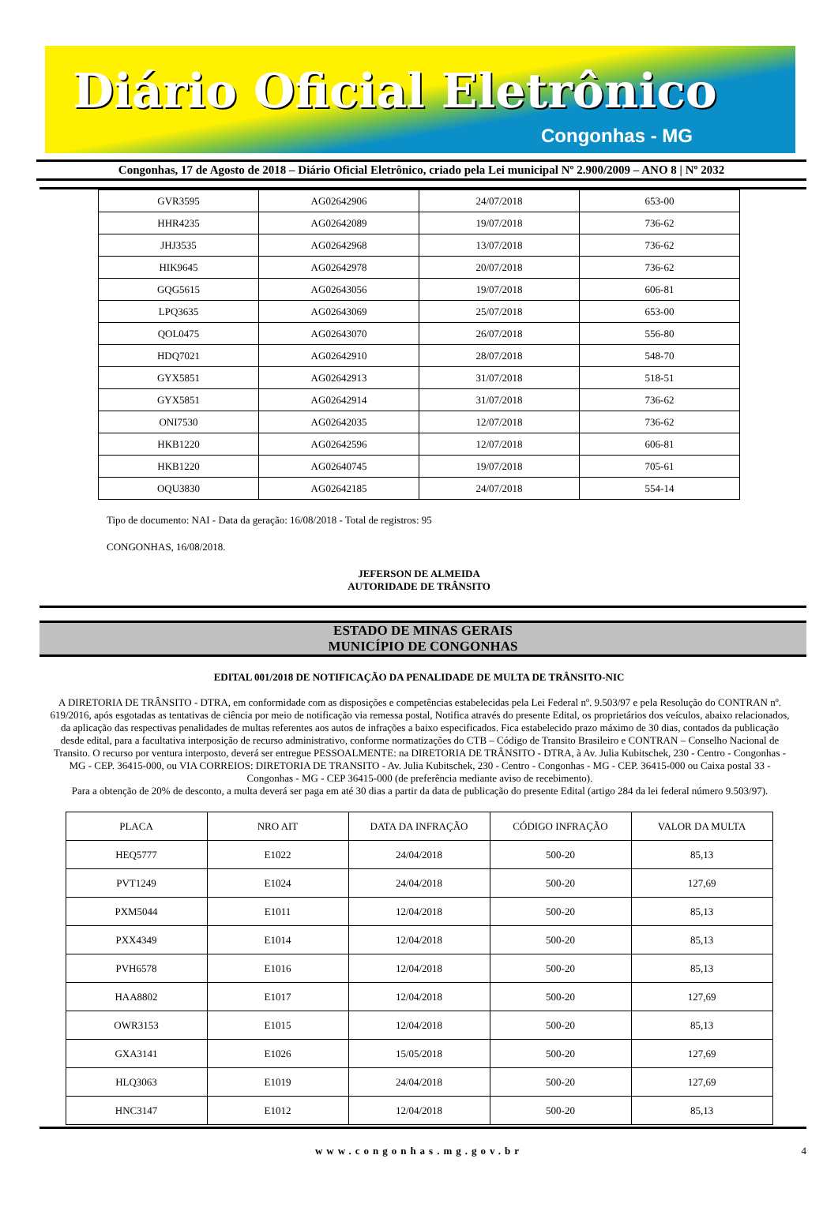Diário Oficial Eletrônico
Congonhas - MG
Congonhas, 17 de Agosto de 2018 – Diário Oficial Eletrônico, criado pela Lei municipal Nº 2.900/2009 – ANO 8 | Nº 2032
| GVR3595 | AG02642906 | 24/07/2018 | 653-00 |
| HHR4235 | AG02642089 | 19/07/2018 | 736-62 |
| JHJ3535 | AG02642968 | 13/07/2018 | 736-62 |
| HIK9645 | AG02642978 | 20/07/2018 | 736-62 |
| GQG5615 | AG02643056 | 19/07/2018 | 606-81 |
| LPQ3635 | AG02643069 | 25/07/2018 | 653-00 |
| QOL0475 | AG02643070 | 26/07/2018 | 556-80 |
| HDQ7021 | AG02642910 | 28/07/2018 | 548-70 |
| GYX5851 | AG02642913 | 31/07/2018 | 518-51 |
| GYX5851 | AG02642914 | 31/07/2018 | 736-62 |
| ONI7530 | AG02642035 | 12/07/2018 | 736-62 |
| HKB1220 | AG02642596 | 12/07/2018 | 606-81 |
| HKB1220 | AG02640745 | 19/07/2018 | 705-61 |
| OQU3830 | AG02642185 | 24/07/2018 | 554-14 |
Tipo de documento: NAI - Data da geração: 16/08/2018 - Total de registros: 95
CONGONHAS, 16/08/2018.
JEFERSON DE ALMEIDA
AUTORIDADE DE TRÂNSITO
ESTADO DE MINAS GERAIS
MUNICÍPIO DE CONGONHAS
EDITAL 001/2018 DE NOTIFICAÇÃO DA PENALIDADE DE MULTA DE TRÂNSITO-NIC
A DIRETORIA DE TRÂNSITO - DTRA, em conformidade com as disposições e competências estabelecidas pela Lei Federal nº. 9.503/97 e pela Resolução do CONTRAN nº. 619/2016, após esgotadas as tentativas de ciência por meio de notificação via remessa postal, Notifica através do presente Edital, os proprietários dos veículos, abaixo relacionados, da aplicação das respectivas penalidades de multas referentes aos autos de infrações a baixo especificados. Fica estabelecido prazo máximo de 30 dias, contados da publicação desde edital, para a facultativa interposição de recurso administrativo, conforme normatizações do CTB – Código de Transito Brasileiro e CONTRAN – Conselho Nacional de Transito. O recurso por ventura interposto, deverá ser entregue PESSOALMENTE: na DIRETORIA DE TRÂNSITO - DTRA, à Av. Julia Kubitschek, 230 - Centro - Congonhas - MG - CEP. 36415-000, ou VIA CORREIOS: DIRETORIA DE TRANSITO - Av. Julia Kubitschek, 230 - Centro - Congonhas - MG - CEP. 36415-000 ou Caixa postal 33 - Congonhas - MG - CEP 36415-000 (de preferência mediante aviso de recebimento).
Para a obtenção de 20% de desconto, a multa deverá ser paga em até 30 dias a partir da data de publicação do presente Edital (artigo 284 da lei federal número 9.503/97).
| PLACA | NRO AIT | DATA DA INFRAÇÃO | CÓDIGO INFRAÇÃO | VALOR DA MULTA |
| --- | --- | --- | --- | --- |
| HEQ5777 | E1022 | 24/04/2018 | 500-20 | 85,13 |
| PVT1249 | E1024 | 24/04/2018 | 500-20 | 127,69 |
| PXM5044 | E1011 | 12/04/2018 | 500-20 | 85,13 |
| PXX4349 | E1014 | 12/04/2018 | 500-20 | 85,13 |
| PVH6578 | E1016 | 12/04/2018 | 500-20 | 85,13 |
| HAA8802 | E1017 | 12/04/2018 | 500-20 | 127,69 |
| OWR3153 | E1015 | 12/04/2018 | 500-20 | 85,13 |
| GXA3141 | E1026 | 15/05/2018 | 500-20 | 127,69 |
| HLQ3063 | E1019 | 24/04/2018 | 500-20 | 127,69 |
| HNC3147 | E1012 | 12/04/2018 | 500-20 | 85,13 |
www.congonhas.mg.gov.br 4